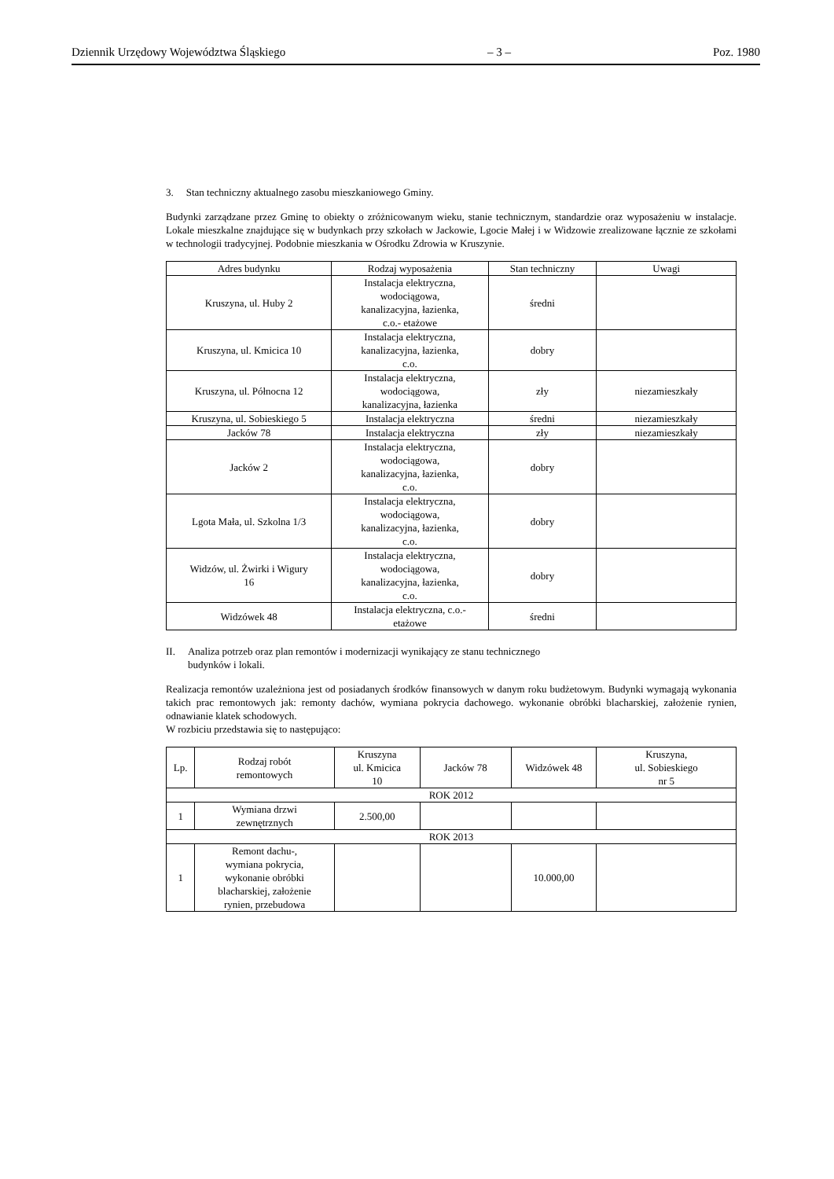Dziennik Urzędowy Województwa Śląskiego – 3 – Poz. 1980
3. Stan techniczny aktualnego zasobu mieszkaniowego Gminy.
Budynki zarządzane przez Gminę to obiekty o zróżnicowanym wieku, stanie technicznym, standardzie oraz wyposażeniu w instalacje. Lokale mieszkalne znajdujące się w budynkach przy szkołach w Jackowie, Lgocie Małej i w Widzowie zrealizowane łącznie ze szkołami w technologii tradycyjnej. Podobnie mieszkania w Ośrodku Zdrowia w Kruszynie.
| Adres budynku | Rodzaj wyposażenia | Stan techniczny | Uwagi |
| --- | --- | --- | --- |
| Kruszyna, ul. Huby 2 | Instalacja elektryczna, wodociągowa, kanalizacyjna, łazienka, c.o.- etażowe | średni | |
| Kruszyna, ul. Kmicica 10 | Instalacja elektryczna, kanalizacyjna, łazienka, c.o. | dobry | |
| Kruszyna, ul. Północna 12 | Instalacja elektryczna, wodociągowa, kanalizacyjna, łazienka | zły | niezamieszkały |
| Kruszyna, ul. Sobieskiego 5 | Instalacja elektryczna | średni | niezamieszkały |
| Jacków 78 | Instalacja elektryczna | zły | niezamieszkały |
| Jacków 2 | Instalacja elektryczna, wodociągowa, kanalizacyjna, łazienka, c.o. | dobry | |
| Lgota Mała, ul. Szkolna 1/3 | Instalacja elektryczna, wodociągowa, kanalizacyjna, łazienka, c.o. | dobry | |
| Widzów, ul. Żwirki i Wigury 16 | Instalacja elektryczna, wodociągowa, kanalizacyjna, łazienka, c.o. | dobry | |
| Widzówek 48 | Instalacja elektryczna, c.o.- etażowe | średni | |
II. Analiza potrzeb oraz plan remontów i modernizacji wynikający ze stanu technicznego
budynków i lokali.
Realizacja remontów uzależniona jest od posiadanych środków finansowych w danym roku budżetowym. Budynki wymagają wykonania takich prac remontowych jak: remonty dachów, wymiana pokrycia dachowego. wykonanie obróbki blacharskiej, założenie rynien, odnawianie klatek schodowych.
W rozbiciu przedstawia się to następująco:
| Lp. | Rodzaj robót remontowych | Kruszyna ul. Kmicica 10 | Jacków 78 | Widzówek 48 | Kruszyna, ul. Sobieskiego nr 5 |
| --- | --- | --- | --- | --- | --- |
| ROK 2012 | | | | | |
| 1 | Wymiana drzwi zewnętrznych | 2.500,00 | | | |
| ROK 2013 | | | | | |
| 1 | Remont dachu-, wymiana pokrycia, wykonanie obróbki blacharskiej, założenie rynien, przebudowa | | | 10.000,00 | |